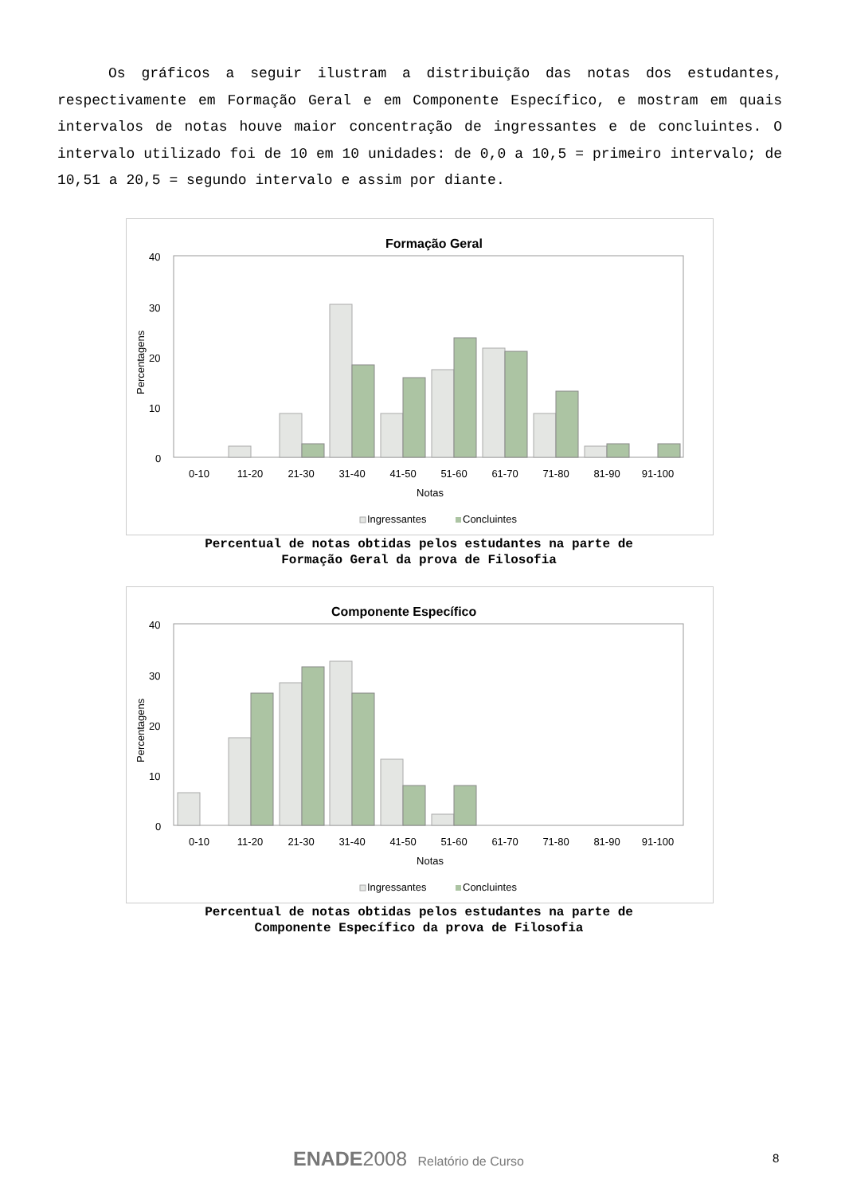Os gráficos a seguir ilustram a distribuição das notas dos estudantes, respectivamente em Formação Geral e em Componente Específico, e mostram em quais intervalos de notas houve maior concentração de ingressantes e de concluintes. O intervalo utilizado foi de 10 em 10 unidades: de 0,0 a 10,5 = primeiro intervalo; de 10,51 a 20,5 = segundo intervalo e assim por diante.
Formação Geral
40
30
20
10
0
Percentagens
0-10
11-20
21-30
31-40
41-50
51-60
61-70
71-80
81-90
91-100
Notas
Ingressantes
Concluintes
Percentual de notas obtidas pelos estudantes na parte de
Formação Geral da prova de Filosofia
Componente Específico
40
30
20
10
0
Percentagens
0-10
11-20
21-30
31-40
41-50
51-60
61-70
71-80
81-90
91-100
Notas
Ingressantes
Concluintes
Percentual de notas obtidas pelos estudantes na parte de
Componente Específico da prova de Filosofia
ENADE 2008 Relatório de Curso
8